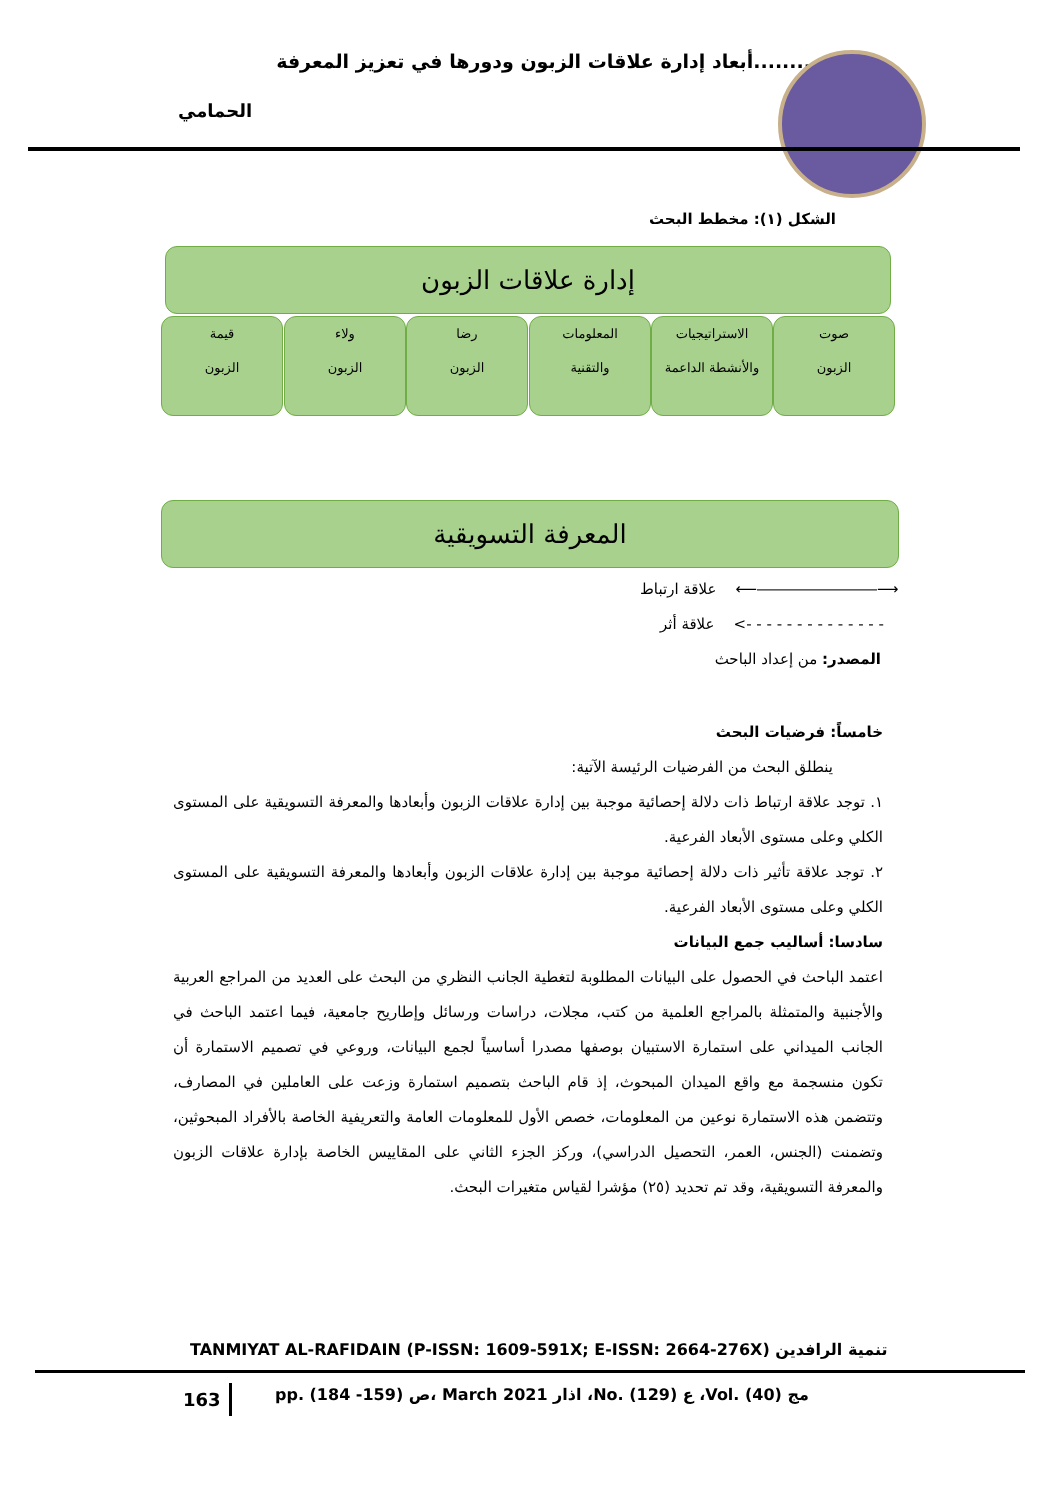أبعاد إدارة علاقات الزبون ودورها في تعزيز المعرفة........
الحمامي
الشكل (١): مخطط البحث
إدارة علاقات الزبون
صوت
الزبون
الاستراتيجيات
والأنشطة الداعمة
المعلومات
والتقنية
رضا
الزبون
ولاء
الزبون
قيمة
الزبون
المعرفة التسويقية
علاقة ارتباط ⟵――――――――⟶
علاقة أثر <- - - - - - - - - - - - - -
المصدر: من إعداد الباحث
خامساً: فرضيات البحث
ينطلق البحث من الفرضيات الرئيسة الآتية:
١. توجد علاقة ارتباط ذات دلالة إحصائية موجبة بين إدارة علاقات الزبون وأبعادها والمعرفة التسويقية على المستوى الكلي وعلى مستوى الأبعاد الفرعية.
٢. توجد علاقة تأثير ذات دلالة إحصائية موجبة بين إدارة علاقات الزبون وأبعادها والمعرفة التسويقية على المستوى الكلي وعلى مستوى الأبعاد الفرعية.
سادسا: أساليب جمع البيانات
اعتمد الباحث في الحصول على البيانات المطلوبة لتغطية الجانب النظري من البحث على العديد من المراجع العربية والأجنبية والمتمثلة بالمراجع العلمية من كتب، مجلات، دراسات ورسائل وإطاريح جامعية، فيما اعتمد الباحث في الجانب الميداني على استمارة الاستبيان بوصفها مصدرا أساسياً لجمع البيانات، وروعي في تصميم الاستمارة أن تكون منسجمة مع واقع الميدان المبحوث، إذ قام الباحث بتصميم استمارة وزعت على العاملين في المصارف، وتتضمن هذه الاستمارة نوعين من المعلومات، خصص الأول للمعلومات العامة والتعريفية الخاصة بالأفراد المبحوثين، وتضمنت (الجنس، العمر، التحصيل الدراسي)، وركز الجزء الثاني على المقاييس الخاصة بإدارة علاقات الزبون والمعرفة التسويقية، وقد تم تحديد (٢٥) مؤشرا لقياس متغيرات البحث.
TANMIYAT AL-RAFIDAIN (P-ISSN: 1609-591X; E-ISSN: 2664-276X) تنمية الرافدين
163
pp. (184 -159) ص، March 2021 اذار ،No. (129) ع ،Vol. (40) مج